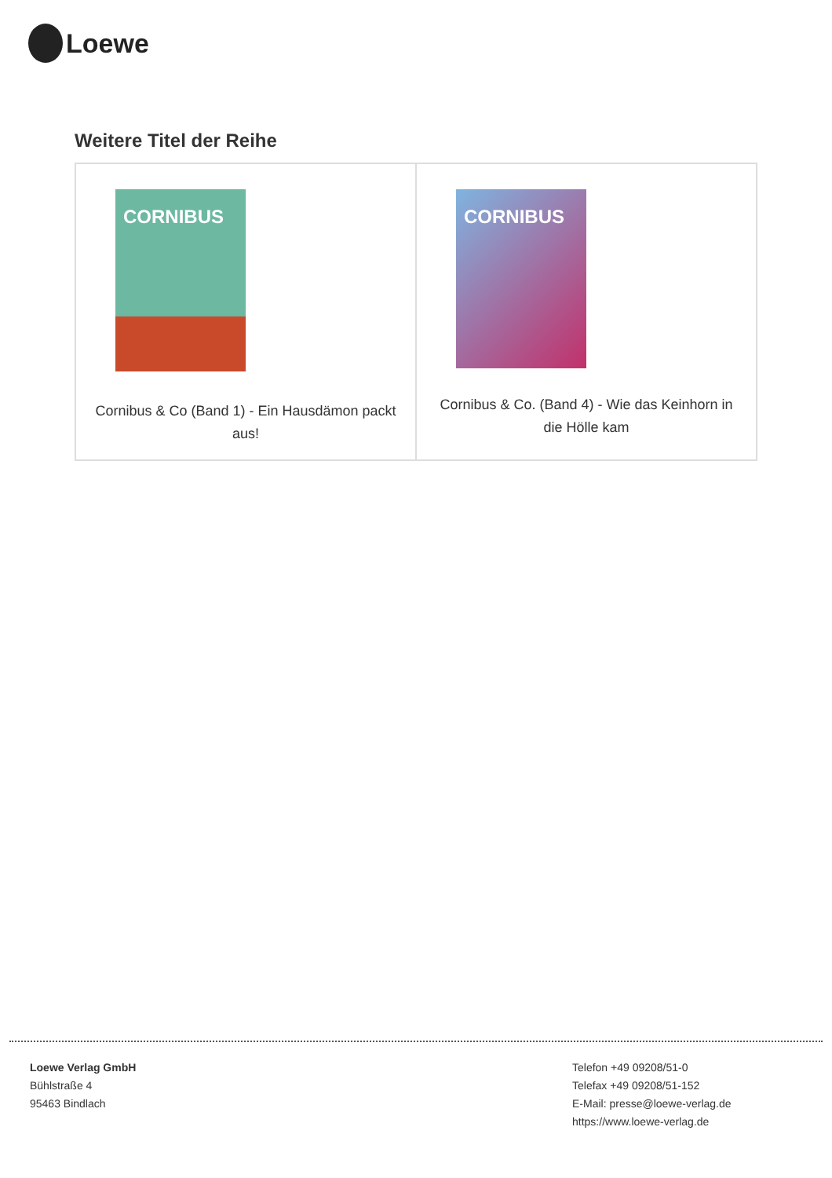Loewe
Weitere Titel der Reihe
| CORNIBUS Cornibus & Co (Band 1) - Ein Hausdämon packt aus! | CORNIBUS Cornibus & Co. (Band 4) - Wie das Keinhorn in die Hölle kam |
Loewe Verlag GmbH
Bühlstraße 4
95463 Bindlach
Telefon +49 09208/51-0
Telefax +49 09208/51-152
E-Mail: presse@loewe-verlag.de
https://www.loewe-verlag.de